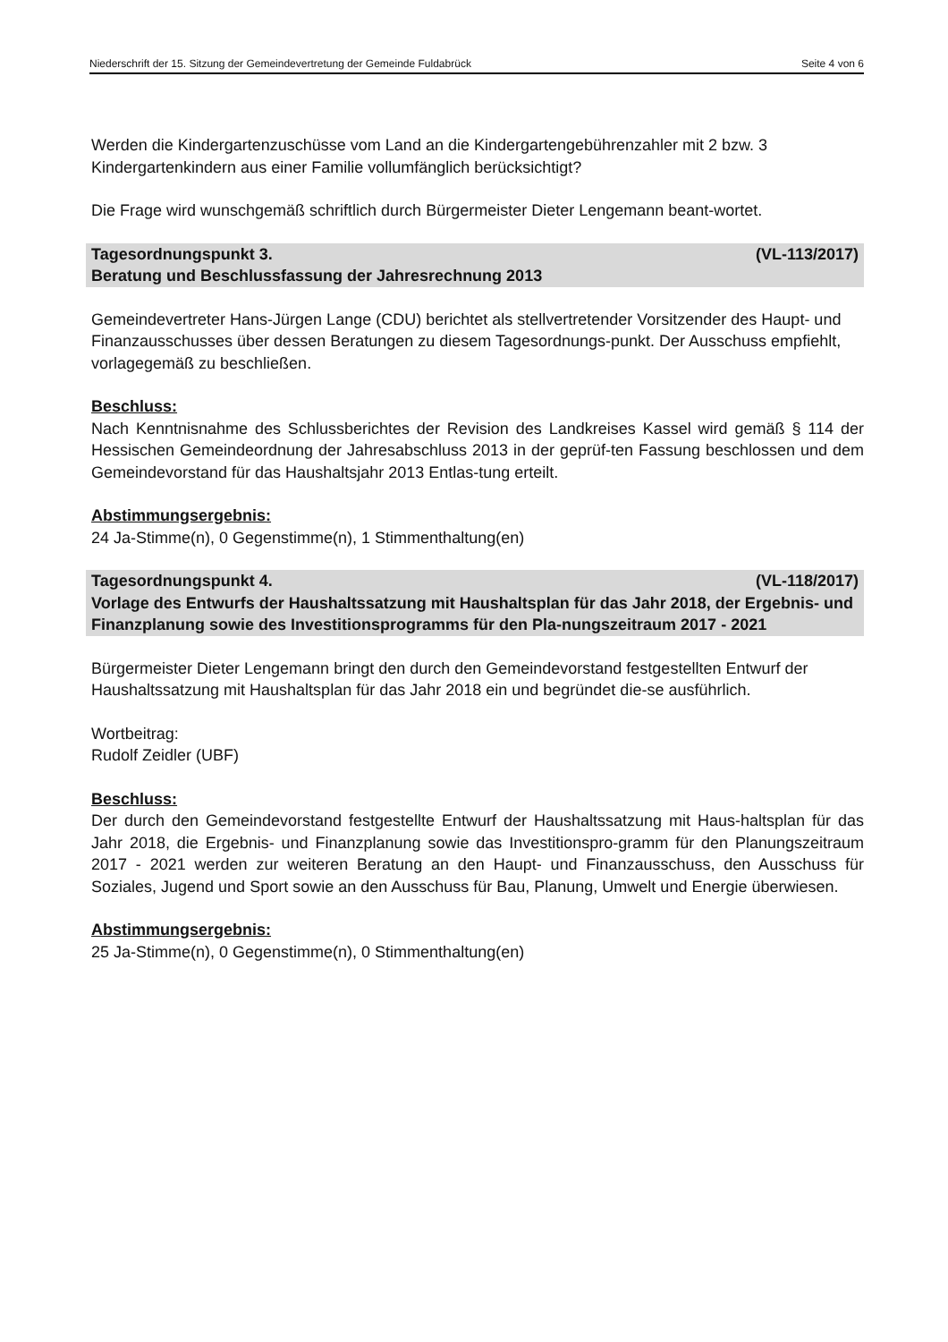Niederschrift der 15. Sitzung der Gemeindevertretung der Gemeinde Fuldabrück Seite 4 von 6
Werden die Kindergartenzuschüsse vom Land an die Kindergartengebührenzahler mit 2 bzw. 3 Kindergartenkindern aus einer Familie vollumfänglich berücksichtigt?
Die Frage wird wunschgemäß schriftlich durch Bürgermeister Dieter Lengemann beant-wortet.
Tagesordnungspunkt 3. (VL-113/2017)
Beratung und Beschlussfassung der Jahresrechnung 2013
Gemeindevertreter Hans-Jürgen Lange (CDU) berichtet als stellvertretender Vorsitzender des Haupt- und Finanzausschusses über dessen Beratungen zu diesem Tagesordnungs-punkt. Der Ausschuss empfiehlt, vorlagegemäß zu beschließen.
Beschluss:
Nach Kenntnisnahme des Schlussberichtes der Revision des Landkreises Kassel wird gemäß § 114 der Hessischen Gemeindeordnung der Jahresabschluss 2013 in der geprüf-ten Fassung beschlossen und dem Gemeindevorstand für das Haushaltsjahr 2013 Entlas-tung erteilt.
Abstimmungsergebnis:
24 Ja-Stimme(n), 0 Gegenstimme(n), 1 Stimmenthaltung(en)
Tagesordnungspunkt 4. (VL-118/2017)
Vorlage des Entwurfs der Haushaltssatzung mit Haushaltsplan für das Jahr 2018, der Ergebnis- und Finanzplanung sowie des Investitionsprogramms für den Pla-nungszeitraum 2017 - 2021
Bürgermeister Dieter Lengemann bringt den durch den Gemeindevorstand festgestellten Entwurf der Haushaltssatzung mit Haushaltsplan für das Jahr 2018 ein und begründet die-se ausführlich.
Wortbeitrag:
Rudolf Zeidler (UBF)
Beschluss:
Der durch den Gemeindevorstand festgestellte Entwurf der Haushaltssatzung mit Haus-haltsplan für das Jahr 2018, die Ergebnis- und Finanzplanung sowie das Investitionspro-gramm für den Planungszeitraum 2017 - 2021 werden zur weiteren Beratung an den Haupt- und Finanzausschuss, den Ausschuss für Soziales, Jugend und Sport sowie an den Ausschuss für Bau, Planung, Umwelt und Energie überwiesen.
Abstimmungsergebnis:
25 Ja-Stimme(n), 0 Gegenstimme(n), 0 Stimmenthaltung(en)